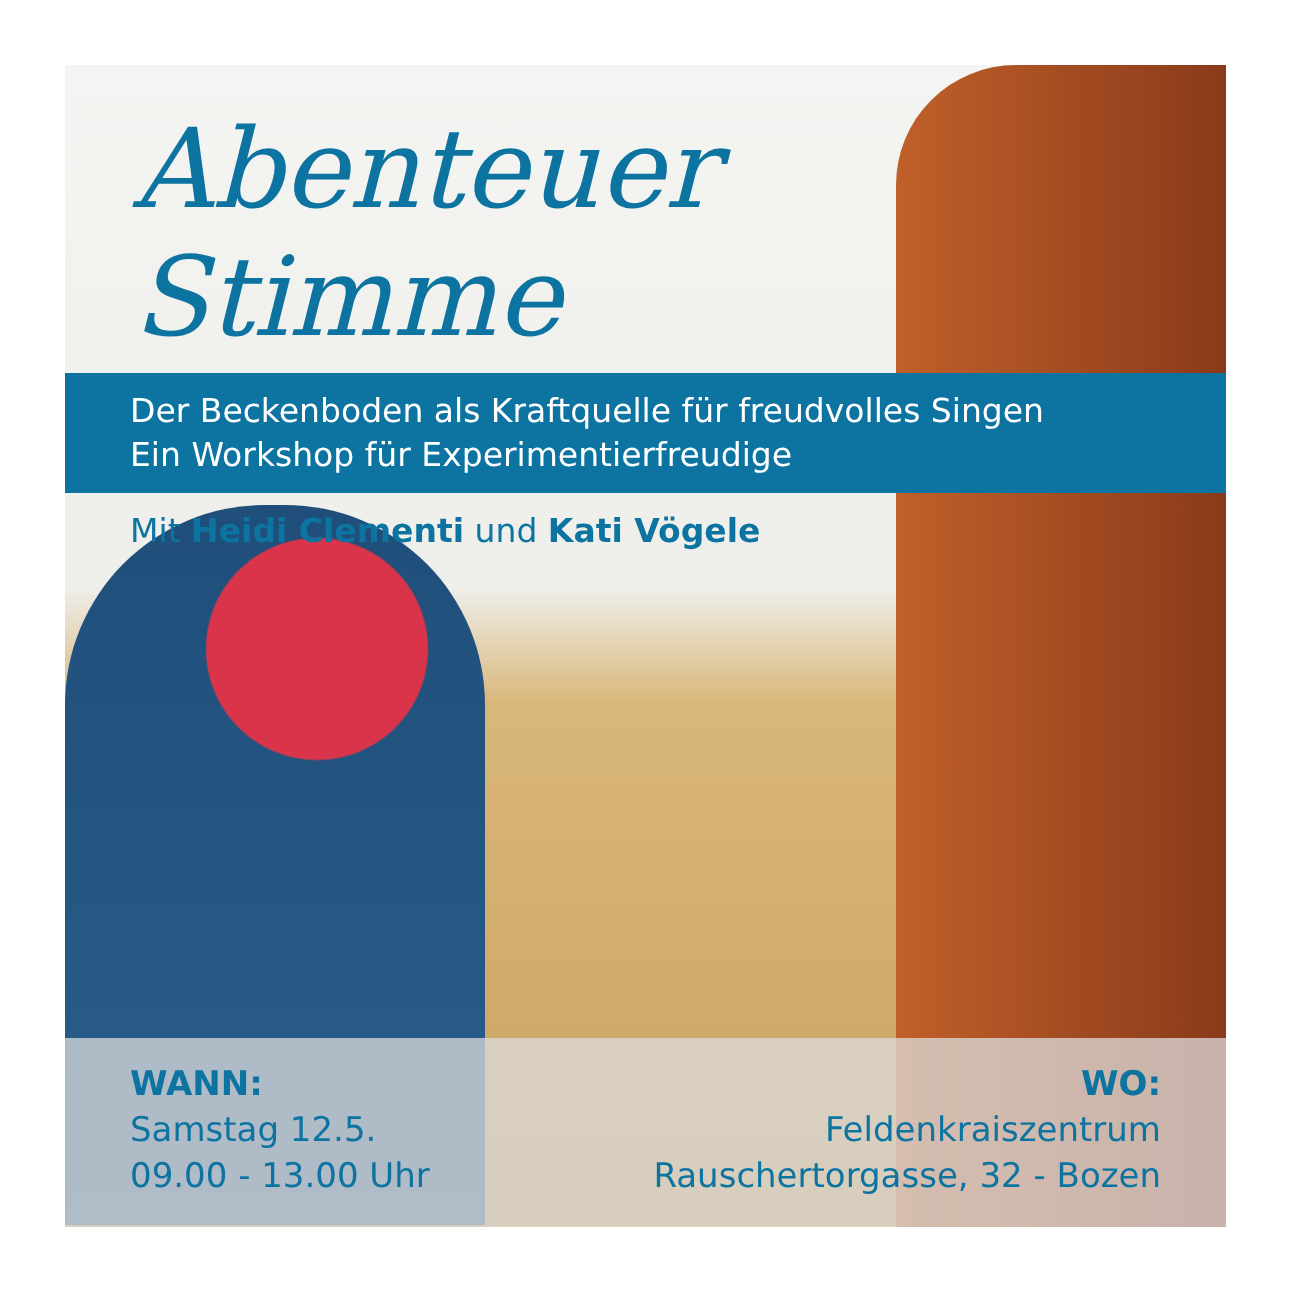Abenteuer
Stimme
Der Beckenboden als Kraftquelle für freudvolles Singen
Ein Workshop für Experimentierfreudige
Mit Heidi Clementi und Kati Vögele
WANN:
Samstag 12.5.
09.00 - 13.00 Uhr
WO:
Feldenkraiszentrum
Rauschertorgasse, 32 - Bozen